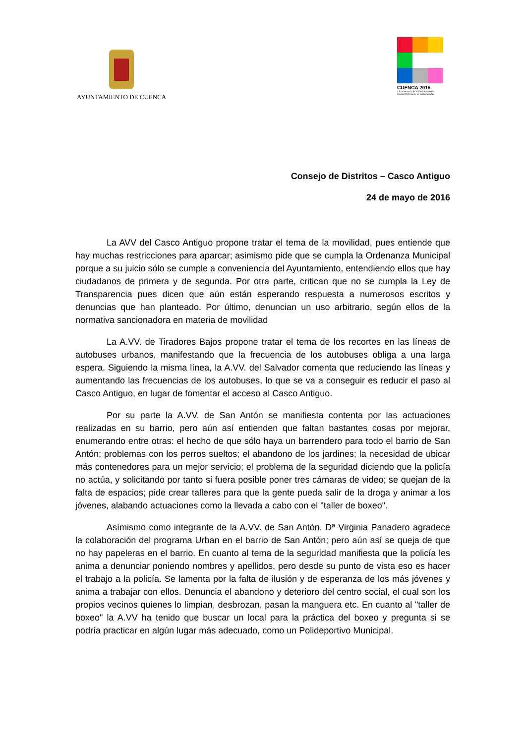AYUNTAMIENTO DE CUENCA
CUENCA 2016
XX aniversario de la Declaración de
Ciudad Patrimonio de la Humanidad
Consejo de Distritos – Casco Antiguo
24 de mayo de 2016
La AVV del Casco Antiguo propone tratar el tema de la movilidad, pues entiende que hay muchas restricciones para aparcar; asimismo pide que se cumpla la Ordenanza Municipal porque a su juicio sólo se cumple a conveniencia del Ayuntamiento, entendiendo ellos que hay ciudadanos de primera y de segunda. Por otra parte, critican que no se cumpla la Ley de Transparencia pues dicen que aún están esperando respuesta a numerosos escritos y denuncias que han planteado. Por último, denuncian un uso arbitrario, según ellos de la normativa sancionadora en materia de movilidad
La A.VV. de Tiradores Bajos propone tratar el tema de los recortes en las líneas de autobuses urbanos, manifestando que la frecuencia de los autobuses obliga a una larga espera. Siguiendo la misma línea, la A.VV. del Salvador comenta que reduciendo las líneas y aumentando las frecuencias de los autobuses, lo que se va a conseguir es reducir el paso al Casco Antiguo, en lugar de fomentar el acceso al Casco Antiguo.
Por su parte la A.VV. de San Antón se manifiesta contenta por las actuaciones realizadas en su barrio, pero aún así entienden que faltan bastantes cosas por mejorar, enumerando entre otras: el hecho de que sólo haya un barrendero para todo el barrio de San Antón; problemas con los perros sueltos; el abandono de los jardines; la necesidad de ubicar más contenedores para un mejor servicio; el problema de la seguridad diciendo que la policía no actúa, y solicitando por tanto si fuera posible poner tres cámaras de video; se quejan de la falta de espacios; pide crear talleres para que la gente pueda salir de la droga y animar a los jóvenes, alabando actuaciones como la llevada a cabo con el "taller de boxeo".
Asímismo como integrante de la A.VV. de San Antón, Dª Virginia Panadero agradece la colaboración del programa Urban en el barrio de San Antón; pero aún así se queja de que no hay papeleras en el barrio. En cuanto al tema de la seguridad manifiesta que la policía les anima a denunciar poniendo nombres y apellidos, pero desde su punto de vista eso es hacer el trabajo a la policía. Se lamenta por la falta de ilusión y de esperanza de los más jóvenes y anima a trabajar con ellos. Denuncia el abandono y deterioro del centro social, el cual son los propios vecinos quienes lo limpian, desbrozan, pasan la manguera etc. En cuanto al "taller de boxeo" la A.VV ha tenido que buscar un local para la práctica del boxeo y pregunta si se podría practicar en algún lugar más adecuado, como un Polideportivo Municipal.